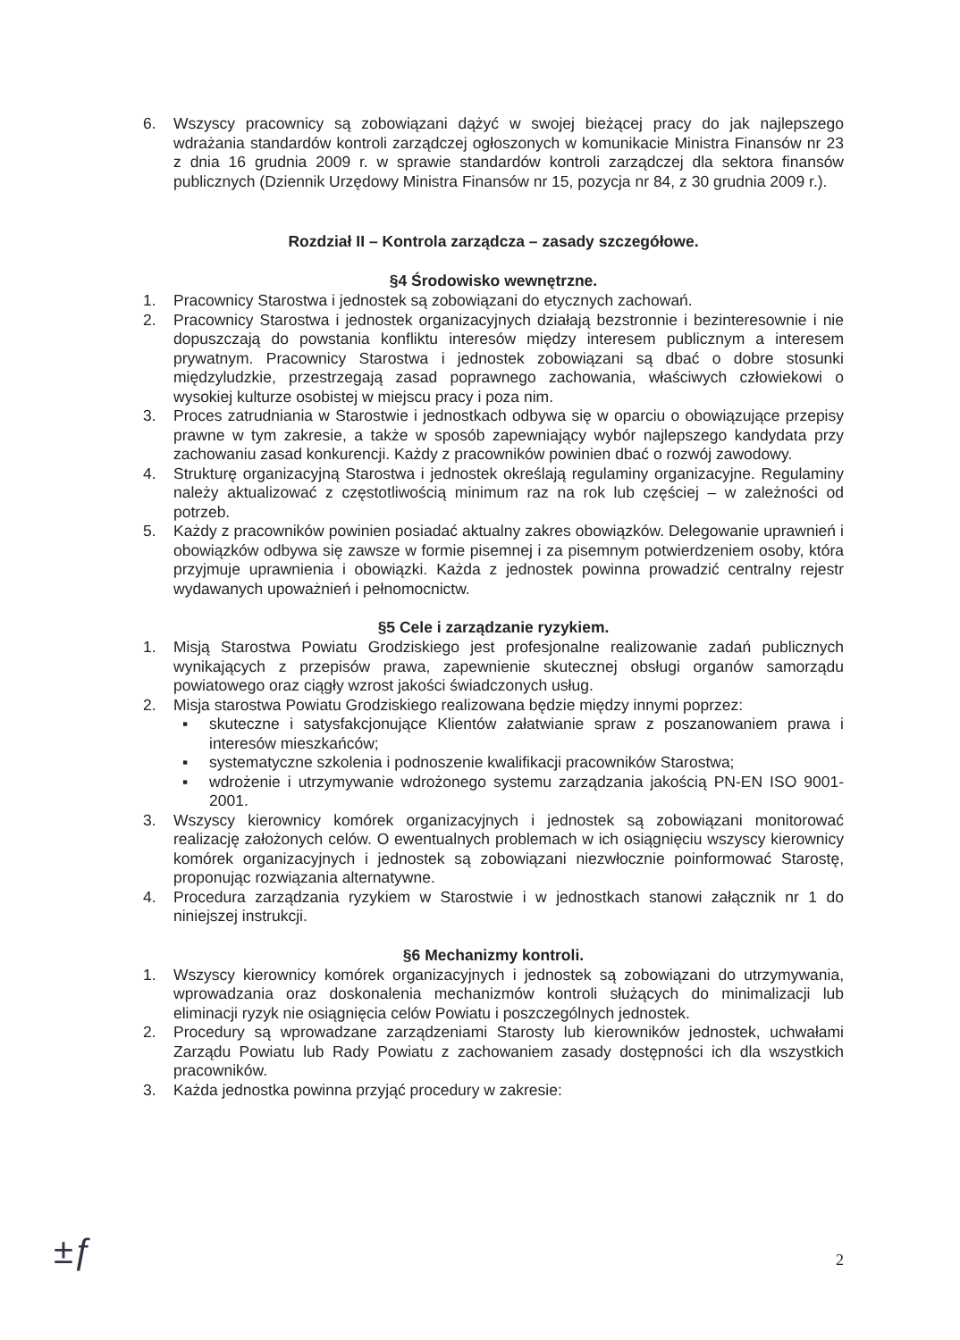6. Wszyscy pracownicy są zobowiązani dążyć w swojej bieżącej pracy do jak najlepszego wdrażania standardów kontroli zarządczej ogłoszonych w komunikacie Ministra Finansów nr 23 z dnia 16 grudnia 2009 r. w sprawie standardów kontroli zarządczej dla sektora finansów publicznych (Dziennik Urzędowy Ministra Finansów nr 15, pozycja nr 84, z 30 grudnia 2009 r.).
Rozdział II – Kontrola zarządcza – zasady szczegółowe.
§4 Środowisko wewnętrzne.
1. Pracownicy Starostwa i jednostek są zobowiązani do etycznych zachowań.
2. Pracownicy Starostwa i jednostek organizacyjnych działają bezstronnie i bezinteresownie i nie dopuszczają do powstania konfliktu interesów między interesem publicznym a interesem prywatnym. Pracownicy Starostwa i jednostek zobowiązani są dbać o dobre stosunki międzyludzkie, przestrzegają zasad poprawnego zachowania, właściwych człowiekowi o wysokiej kulturze osobistej w miejscu pracy i poza nim.
3. Proces zatrudniania w Starostwie i jednostkach odbywa się w oparciu o obowiązujące przepisy prawne w tym zakresie, a także w sposób zapewniający wybór najlepszego kandydata przy zachowaniu zasad konkurencji. Każdy z pracowników powinien dbać o rozwój zawodowy.
4. Strukturę organizacyjną Starostwa i jednostek określają regulaminy organizacyjne. Regulaminy należy aktualizować z częstotliwością minimum raz na rok lub częściej – w zależności od potrzeb.
5. Każdy z pracowników powinien posiadać aktualny zakres obowiązków. Delegowanie uprawnień i obowiązków odbywa się zawsze w formie pisemnej i za pisemnym potwierdzeniem osoby, która przyjmuje uprawnienia i obowiązki. Każda z jednostek powinna prowadzić centralny rejestr wydawanych upoważnień i pełnomocnictw.
§5 Cele i zarządzanie ryzykiem.
1. Misją Starostwa Powiatu Grodziskiego jest profesjonalne realizowanie zadań publicznych wynikających z przepisów prawa, zapewnienie skutecznej obsługi organów samorządu powiatowego oraz ciągły wzrost jakości świadczonych usług.
2. Misja starostwa Powiatu Grodziskiego realizowana będzie między innymi poprzez:
▪ skuteczne i satysfakcjonujące Klientów załatwianie spraw z poszanowaniem prawa i interesów mieszkańców;
▪ systematyczne szkolenia i podnoszenie kwalifikacji pracowników Starostwa;
▪ wdrożenie i utrzymywanie wdrożonego systemu zarządzania jakością PN-EN ISO 9001-2001.
3. Wszyscy kierownicy komórek organizacyjnych i jednostek są zobowiązani monitorować realizację założonych celów. O ewentualnych problemach w ich osiągnięciu wszyscy kierownicy komórek organizacyjnych i jednostek są zobowiązani niezwłocznie poinformować Starostę, proponując rozwiązania alternatywne.
4. Procedura zarządzania ryzykiem w Starostwie i w jednostkach stanowi załącznik nr 1 do niniejszej instrukcji.
§6 Mechanizmy kontroli.
1. Wszyscy kierownicy komórek organizacyjnych i jednostek są zobowiązani do utrzymywania, wprowadzania oraz doskonalenia mechanizmów kontroli służących do minimalizacji lub eliminacji ryzyk nie osiągnięcia celów Powiatu i poszczególnych jednostek.
2. Procedury są wprowadzane zarządzeniami Starosty lub kierowników jednostek, uchwałami Zarządu Powiatu lub Rady Powiatu z zachowaniem zasady dostępności ich dla wszystkich pracowników.
3. Każda jednostka powinna przyjąć procedury w zakresie:
±ƒ 2